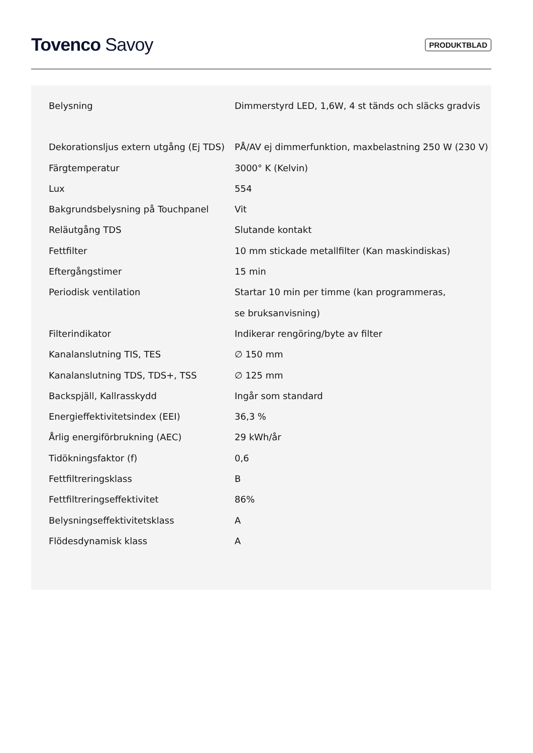Tovenco Savoy
PRODUKTBLAD
| Belysning | Dimmerstyrd LED, 1,6W, 4 st tänds och släcks gradvis |
| Dekorationsljus extern utgång (Ej TDS) | PÅ/AV ej dimmerfunktion, maxbelastning 250 W (230 V) |
| Färgtemperatur | 3000° K (Kelvin) |
| Lux | 554 |
| Bakgrundsbelysning på Touchpanel | Vit |
| Reläutgång TDS | Slutande kontakt |
| Fettfilter | 10 mm stickade metallfilter (Kan maskindiskas) |
| Eftergångstimer | 15 min |
| Periodisk ventilation | Startar 10 min per timme (kan programmeras, se bruksanvisning) |
| Filterindikator | Indikerar rengöring/byte av filter |
| Kanalanslutning TIS, TES | ∅ 150 mm |
| Kanalanslutning TDS, TDS+, TSS | ∅ 125 mm |
| Backspjäll, Kallrasskydd | Ingår som standard |
| Energieffektivitetsindex (EEI) | 36,3 % |
| Årlig energiförbrukning (AEC) | 29 kWh/år |
| Tidökningsfaktor (f) | 0,6 |
| Fettfiltreringsklass | B |
| Fettfiltreringseffektivitet | 86% |
| Belysningseffektivitetsklass | A |
| Flödesdynamisk klass | A |